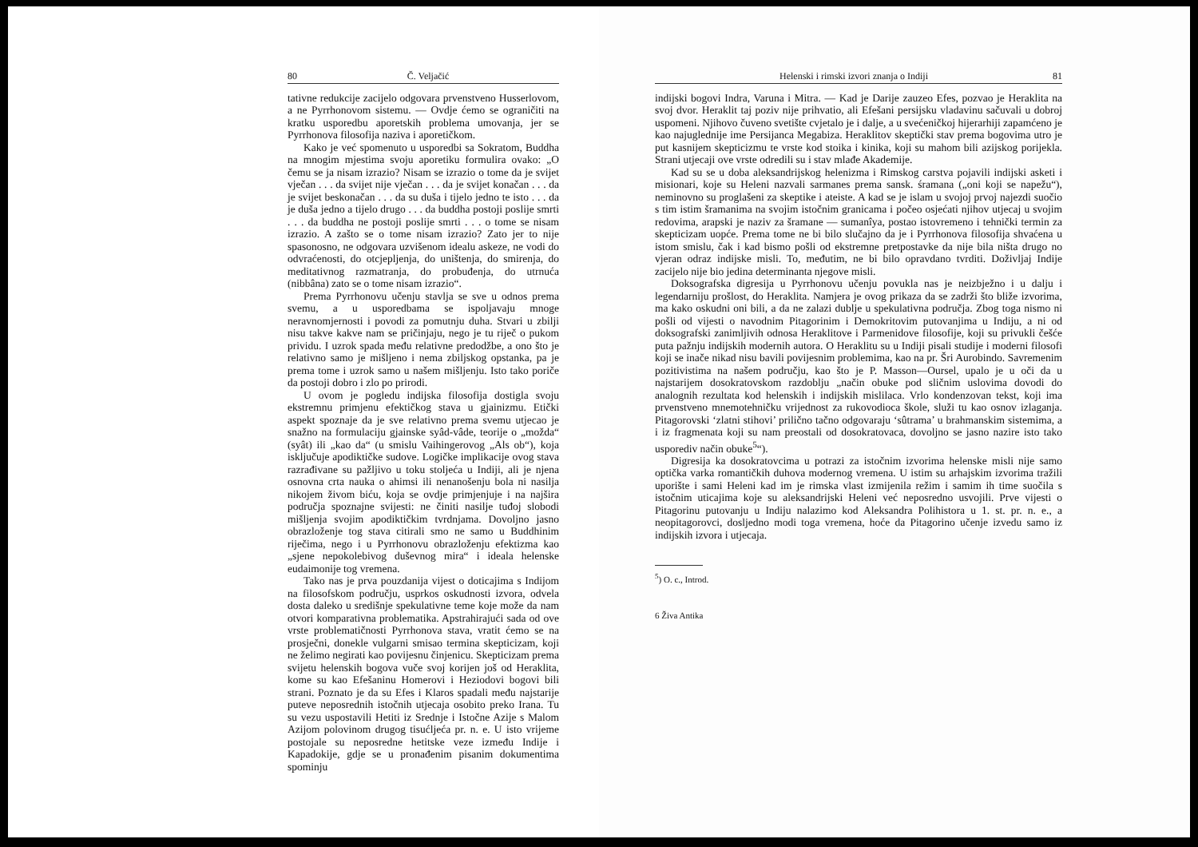80 Č. Veljačić
tativne redukcije zacijelo odgovara prvenstveno Husserlovom, a ne Pyrrhonovom sistemu. — Ovdje ćemo se ograničiti na kratku usporedbu aporetskih problema umovanja, jer se Pyrrhonova filosofija naziva i aporetičkom.
Kako je već spomenuto u usporedbi sa Sokratom, Buddha na mnogim mjestima svoju aporetiku formulira ovako: „O čemu se ja nisam izrazio? Nisam se izrazio o tome da je svijet vječan . . . da svijet nije vječan . . . da je svijet konačan . . . da je svijet beskonačan . . . da su duša i tijelo jedno te isto . . . da je duša jedno a tijelo drugo . . . da buddha postoji poslije smrti . . . da buddha ne postoji poslije smrti . . . o tome se nisam izrazio. A zašto se o tome nisam izrazio? Zato jer to nije spasonosno, ne odgovara uzvišenom idealu askeze, ne vodi do odvraćenosti, do otcjepljenja, do uništenja, do smirenja, do meditativnog razmatranja, do probuđenja, do utrnuća (nibbâna) zato se o tome nisam izrazio“.
Prema Pyrrhonovu učenju stavlja se sve u odnos prema svemu, a u usporedbama se ispoljavaju mnoge neravnomjernosti i povodi za pomutnju duha. Stvari u zbilji nisu takve kakve nam se pričinjaju, nego je tu riječ o pukom prividu. I uzrok spada među relativne predodžbe, a ono što je relativno samo je mišljeno i nema zbiljskog opstanka, pa je prema tome i uzrok samo u našem mišljenju. Isto tako poriče da postoji dobro i zlo po prirodi.
U ovom je pogledu indijska filosofija dostigla svoju ekstremnu primjenu efektičkog stava u gjainizmu. Etički aspekt spoznaje da je sve relativno prema svemu utjecao je snažno na formulaciju gjainske syâd-vâde, teorije o „možda“ (syât) ili „kao da“ (u smislu Vaihingerovog „Als ob“), koja isključuje apodiktičke sudove. Logičke implikacije ovog stava razrađivane su pažljivo u toku stoljeća u Indiji, ali je njena osnovna crta nauka o ahimsi ili nenanošenju bola ni nasilja nikojem živom biću, koja se ovdje primjenjuje i na najšira područja spoznajne svijesti: ne činiti nasilje tuđoj slobodi mišljenja svojim apodiktičkim tvrdnjama. Dovoljno jasno obrazloženje tog stava citirali smo ne samo u Buddhinim riječima, nego i u Pyrrhonovu obrazloženju efektizma kao „sjene nepokolebivog duševnog mira“ i ideala helenske eudaimonije tog vremena.
Tako nas je prva pouzdanija vijest o doticajima s Indijom na filosofskom području, usprkos oskudnosti izvora, odvela dosta daleko u središnje spekulativne teme koje može da nam otvori komparativna problematika. Apstrahirajući sada od ove vrste problematičnosti Pyrrhonova stava, vratit ćemo se na prosječni, donekle vulgarni smisao termina skepticizam, koji ne želimo negirati kao povijesnu činjenicu. Skepticizam prema svijetu helenskih bogova vuče svoj korijen još od Heraklita, kome su kao Efešaninu Homerovi i Heziodovi bogovi bili strani. Poznato je da su Efes i Klaros spadali među najstarije puteve neposrednih istočnih utjecaja osobito preko Irana. Tu su vezu uspostavili Hetiti iz Srednje i Istočne Azije s Malom Azijom polovinom drugog tisućljeća pr. n. e. U isto vrijeme postojale su neposredne hetitske veze između Indije i Kapadokije, gdje se u pronađenim pisanim dokumentima spominju
Helenski i rimski izvori znanja o Indiji 81
indijski bogovi Indra, Varuna i Mitra. — Kad je Darije zauzeo Efes, pozvao je Heraklita na svoj dvor. Heraklit taj poziv nije prihvatio, ali Efešani persijsku vladavinu sačuvali u dobroj uspomeni. Njihovo čuveno svetište cvjetalo je i dalje, a u svećeničkoj hijerarhiji zapamćeno je kao najuglednije ime Persijanca Megabiza. Heraklitov skeptički stav prema bogovima utro je put kasnijem skepticizmu te vrste kod stoika i kinika, koji su mahom bili azijskog porijekla. Strani utjecaji ove vrste odredili su i stav mlađe Akademije.
Kad su se u doba aleksandrijskog helenizma i Rimskog carstva pojavili indijski asketi i misionari, koje su Heleni nazvali sarmanes prema sansk. śramana („oni koji se napežu“), neminovno su proglašeni za skeptike i ateiste. A kad se je islam u svojoj prvoj najezdi suočio s tim istim šramanima na svojim istočnim granicama i počeo osjećati njihov utjecaj u svojim redovima, arapski je naziv za šramane — sumanîya, postao istovremeno i tehnički termin za skepticizam uopće. Prema tome ne bi bilo slučajno da je i Pyrrhonova filosofija shvaćena u istom smislu, čak i kad bismo pošli od ekstremne pretpostavke da nije bila ništa drugo no vjeran odraz indijske misli. To, međutim, ne bi bilo opravdano tvrditi. Doživljaj Indije zacijelo nije bio jedina determinanta njegove misli.
Doksografska digresija u Pyrrhonovu učenju povukla nas je neizbježno i u dalju i legendarniju prošlost, do Heraklita. Namjera je ovog prikaza da se zadrži što bliže izvorima, ma kako oskudni oni bili, a da ne zalazi dublje u spekulativna područja. Zbog toga nismo ni pošli od vijesti o navodnim Pitagorinim i Demokritovim putovanjima u Indiju, a ni od doksografski zanimljivih odnosa Heraklitove i Parmenidove filosofije, koji su privukli češće puta pažnju indijskih modernih autora. O Heraklitu su u Indiji pisali studije i moderni filosofi koji se inače nikad nisu bavili povijesnim problemima, kao na pr. Šri Aurobindo. Savremenim pozitivistima na našem području, kao što je P. Masson—Oursel, upalo je u oči da u najstarijem dosokratovskom razdoblju „način obuke pod sličnim uslovima dovodi do analognih rezultata kod helenskih i indijskih mislilaca. Vrlo kondenzovan tekst, koji ima prvenstveno mnemotehničku vrijednost za rukovodioca škole, služi tu kao osnov izlaganja. Pitagorovski ‘zlatni stihovi’ prilično tačno odgovaraju ‘sûtrama’ u brahmanskim sistemima, a i iz fragmenata koji su nam preostali od dosokratovaca, dovoljno se jasno nazire isto tako usporediv način obuke<sup>5</sup>“).
Digresija ka dosokratovcima u potrazi za istočnim izvorima helenske misli nije samo optička varka romantičkih duhova modernog vremena. U istim su arhajskim izvorima tražili uporište i sami Heleni kad im je rimska vlast izmijenila režim i samim ih time suočila s istočnim uticajima koje su aleksandrijski Heleni već neposredno usvojili. Prve vijesti o Pitagorinu putovanju u Indiju nalazimo kod Aleksandra Polihistora u 1. st. pr. n. e., a neopitagorovci, dosljedno modi toga vremena, hoće da Pitagorino učenje izvedu samo iz indijskih izvora i utjecaja.
<sup>5</sup>) O. c., Introd.
6 Živa Antika